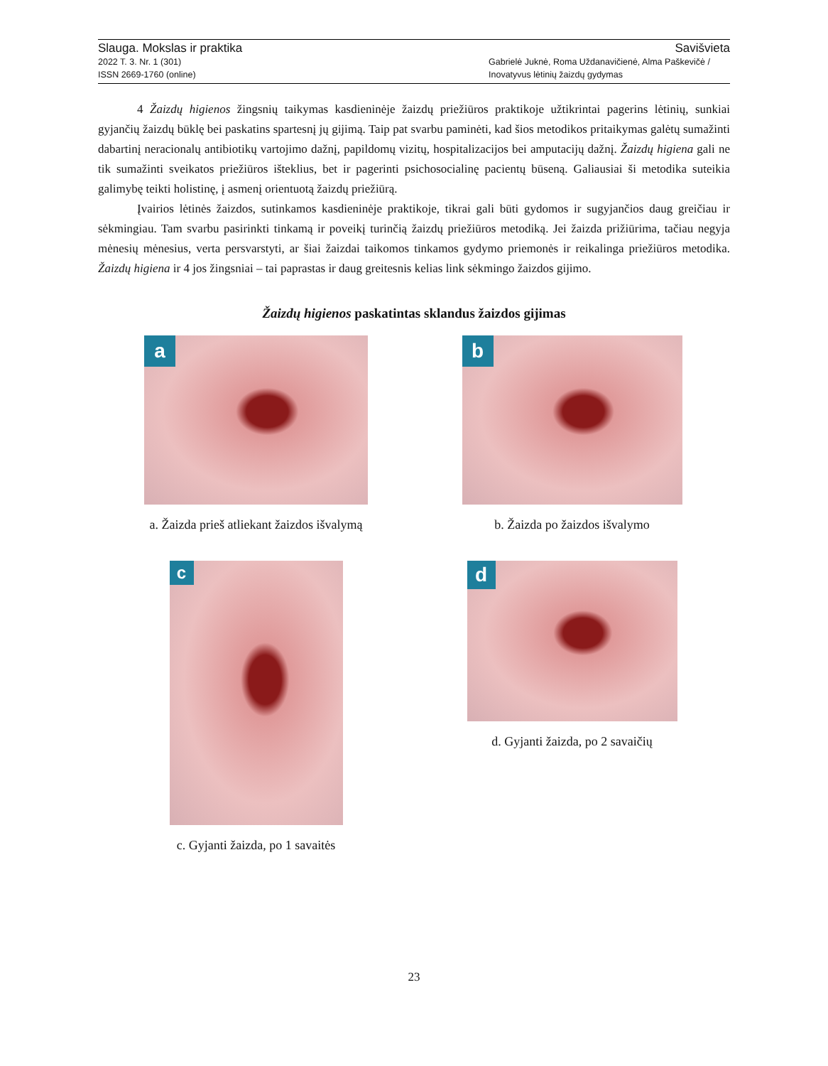Slauga. Mokslas ir praktika Savišvieta
2022 T. 3. Nr. 1 (301) Gabrielė Juknė, Roma Uždanavičienė, Alma Paškevičė /
ISSN 2669-1760 (online) Inovatyvus lėtinių žaizdų gydymas
4 Žaizdų higienos žingsnių taikymas kasdieninėje žaizdų priežiūros praktikoje užtikrintai pagerins lėtinių, sunkiai gyjančių žaizdų būklę bei paskatins spartesnį jų gijimą. Taip pat svarbu paminėti, kad šios metodikos pritaikymas galėtų sumažinti dabartinį neracionalų antibiotikų vartojimo dažnį, papildomų vizitų, hospitalizacijos bei amputacijų dažnį. Žaizdų higiena gali ne tik sumažinti sveikatos priežiūros išteklius, bet ir pagerinti psichosocialinę pacientų būseną. Galiausiai ši metodika suteikia galimybę teikti holistinę, į asmenį orientuotą žaizdų priežiūrą.
Įvairios lėtinės žaizdos, sutinkamos kasdieninėje praktikoje, tikrai gali būti gydomos ir sugyjančios daug greičiau ir sėkmingiau. Tam svarbu pasirinkti tinkamą ir poveikį turinčią žaizdų priežiūros metodiką. Jei žaizda prižiūrima, tačiau negyja mėnesių mėnesius, verta persvarstyti, ar šiai žaizdai taikomos tinkamos gydymo priemonės ir reikalinga priežiūros metodika. Žaizdų higiena ir 4 jos žingsniai – tai paprastas ir daug greitesnis kelias link sėkmingo žaizdos gijimo.
Žaizdų higienos paskatintas sklandus žaizdos gijimas
a
a. Žaizda prieš atliekant žaizdos išvalymą
b
b. Žaizda po žaizdos išvalymo
c
c. Gyjanti žaizda, po 1 savaitės
d
d. Gyjanti žaizda, po 2 savaičių
23